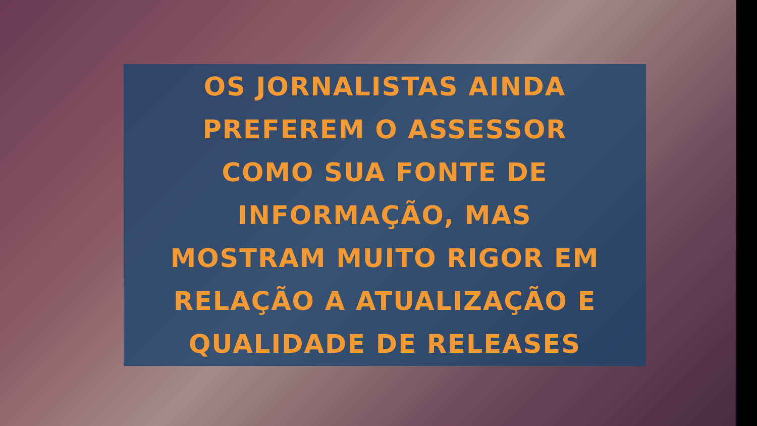OS JORNALISTAS AINDA
PREFEREM O ASSESSOR
COMO SUA FONTE DE
INFORMAÇÃO, MAS
MOSTRAM MUITO RIGOR EM
RELAÇÃO A ATUALIZAÇÃO E
QUALIDADE DE RELEASES